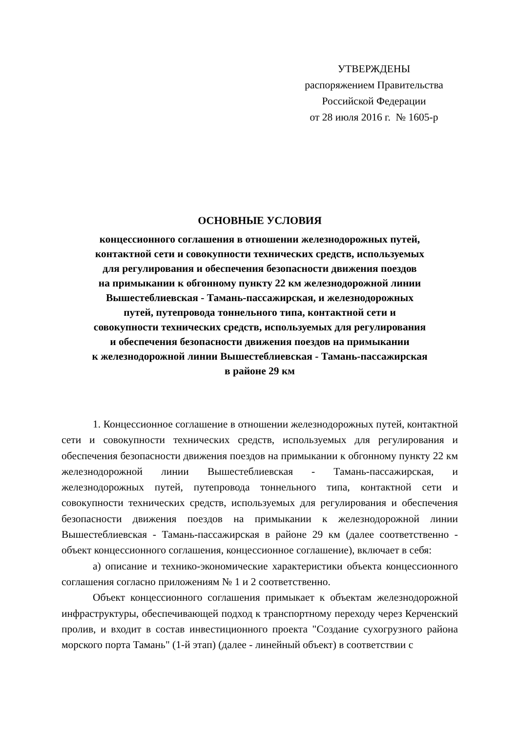УТВЕРЖДЕНЫ
распоряжением Правительства
Российской Федерации
от 28 июля 2016 г. № 1605-р
ОСНОВНЫЕ УСЛОВИЯ
концессионного соглашения в отношении железнодорожных путей,
контактной сети и совокупности технических средств, используемых
для регулирования и обеспечения безопасности движения поездов
на примыкании к обгонному пункту 22 км железнодорожной линии
Вышестеблиевская - Тамань-пассажирская, и железнодорожных
путей, путепровода тоннельного типа, контактной сети и
совокупности технических средств, используемых для регулирования
и обеспечения безопасности движения поездов на примыкании
к железнодорожной линии Вышестеблиевская - Тамань-пассажирская
в районе 29 км
1. Концессионное соглашение в отношении железнодорожных путей, контактной сети и совокупности технических средств, используемых для регулирования и обеспечения безопасности движения поездов на примыкании к обгонному пункту 22 км железнодорожной линии Вышестеблиевская - Тамань-пассажирская, и железнодорожных путей, путепровода тоннельного типа, контактной сети и совокупности технических средств, используемых для регулирования и обеспечения безопасности движения поездов на примыкании к железнодорожной линии Вышестеблиевская - Тамань-пассажирская в районе 29 км (далее соответственно - объект концессионного соглашения, концессионное соглашение), включает в себя:
а) описание и технико-экономические характеристики объекта концессионного соглашения согласно приложениям № 1 и 2 соответственно.
Объект концессионного соглашения примыкает к объектам железнодорожной инфраструктуры, обеспечивающей подход к транспортному переходу через Керченский пролив, и входит в состав инвестиционного проекта "Создание сухогрузного района морского порта Тамань" (1-й этап) (далее - линейный объект) в соответствии с